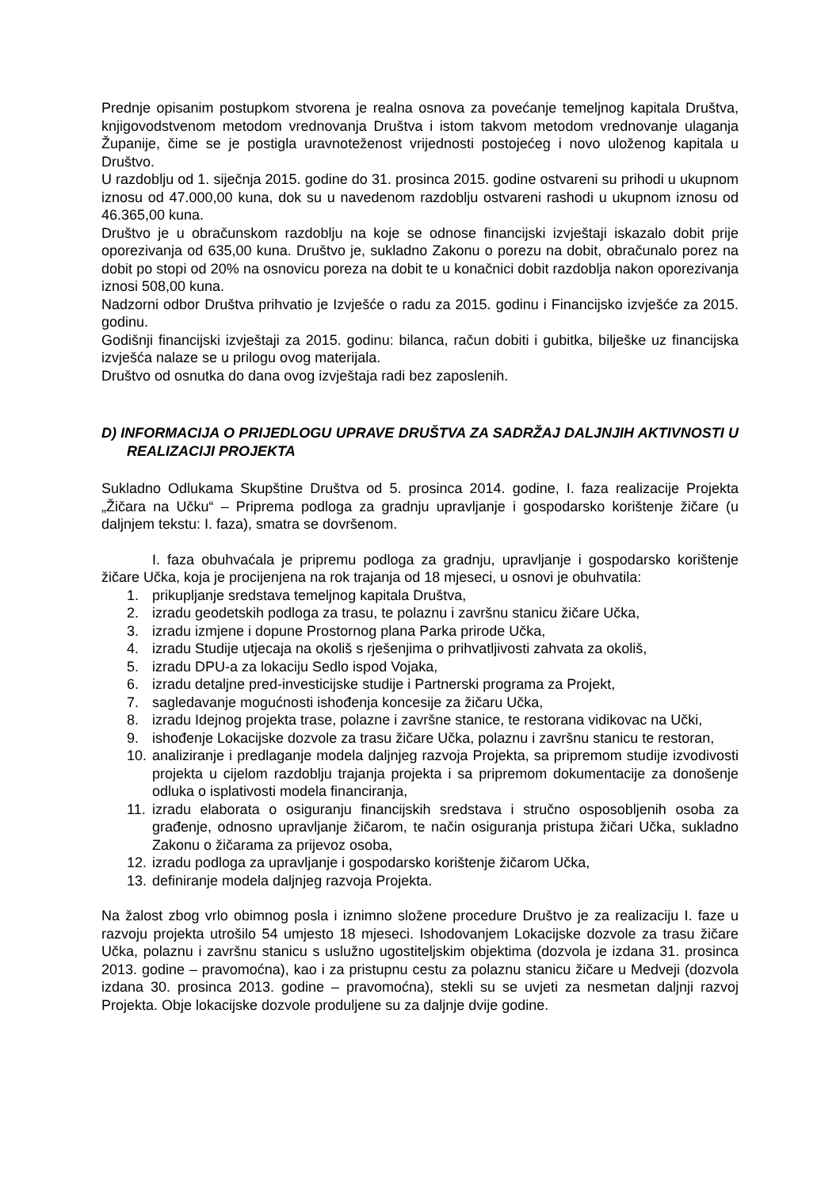Prednje opisanim postupkom stvorena je realna osnova za povećanje temeljnog kapitala Društva, knjigovodstvenom metodom vrednovanja Društva i istom takvom metodom vrednovanje ulaganja Županije, čime se je postigla uravnoteženost vrijednosti postojećeg i novo uloženog kapitala u Društvo.
U razdoblju od 1. siječnja 2015. godine do 31. prosinca 2015. godine ostvareni su prihodi u ukupnom iznosu od 47.000,00 kuna, dok su u navedenom razdoblju ostvareni rashodi u ukupnom iznosu od 46.365,00 kuna.
Društvo je u obračunskom razdoblju na koje se odnose financijski izvještaji iskazalo dobit prije oporezivanja od 635,00 kuna. Društvo je, sukladno Zakonu o porezu na dobit, obračunalo porez na dobit po stopi od 20% na osnovicu poreza na dobit te u konačnici dobit razdoblja nakon oporezivanja iznosi 508,00 kuna.
Nadzorni odbor Društva prihvatio je Izvješće o radu za 2015. godinu i Financijsko izvješće za 2015. godinu.
Godišnji financijski izvještaji za 2015. godinu: bilanca, račun dobiti i gubitka, bilješke uz financijska izvješća nalaze se u prilogu ovog materijala.
Društvo od osnutka do dana ovog izvještaja radi bez zaposlenih.
D) INFORMACIJA O PRIJEDLOGU UPRAVE DRUŠTVA ZA SADRŽAJ DALJNJIH AKTIVNOSTI U REALIZACIJI PROJEKTA
Sukladno Odlukama Skupštine Društva od 5. prosinca 2014. godine, I. faza realizacije Projekta „Žičara na Učku“ – Priprema podloga za gradnju upravljanje i gospodarsko korištenje žičare (u daljnjem tekstu: I. faza), smatra se dovršenom.
I. faza obuhvaćala je pripremu podloga za gradnju, upravljanje i gospodarsko korištenje žičare Učka, koja je procijenjena na rok trajanja od 18 mjeseci, u osnovi je obuhvatila:
1. prikupljanje sredstava temeljnog kapitala Društva,
2. izradu geodetskih podloga za trasu, te polaznu i završnu stanicu žičare Učka,
3. izradu izmjene i dopune Prostornog plana Parka prirode Učka,
4. izradu Studije utjecaja na okoliš s rješenjima o prihvatljivosti zahvata za okoliš,
5. izradu DPU-a za lokaciju Sedlo ispod Vojaka,
6. izradu detaljne pred-investicijske studije i Partnerski programa za Projekt,
7. sagledavanje mogućnosti ishođenja koncesije za žičaru Učka,
8. izradu Idejnog projekta trase, polazne i završne stanice, te restorana vidikovac na Učki,
9. ishođenje Lokacijske dozvole za trasu žičare Učka, polaznu i završnu stanicu te restoran,
10. analiziranje i predlaganje modela daljnjeg razvoja Projekta, sa pripremom studije izvodivosti projekta u cijelom razdoblju trajanja projekta i sa pripremom dokumentacije za donošenje odluka o isplativosti modela financiranja,
11. izradu elaborata o osiguranju financijskih sredstava i stručno osposobljenih osoba za građenje, odnosno upravljanje žičarom, te način osiguranja pristupa žičari Učka, sukladno Zakonu o žičarama za prijevoz osoba,
12. izradu podloga za upravljanje i gospodarsko korištenje žičarom Učka,
13. definiranje modela daljnjeg razvoja Projekta.
Na žalost zbog vrlo obimnog posla i iznimno složene procedure Društvo je za realizaciju I. faze u razvoju projekta utrošilo 54 umjesto 18 mjeseci. Ishodovanjem Lokacijske dozvole za trasu žičare Učka, polaznu i završnu stanicu s uslužno ugostiteljskim objektima (dozvola je izdana 31. prosinca 2013. godine – pravomoćna), kao i za pristupnu cestu za polaznu stanicu žičare u Medveji (dozvola izdana 30. prosinca 2013. godine – pravomoćna), stekli su se uvjeti za nesmetan daljnji razvoj Projekta. Obje lokacijske dozvole produljene su za daljnje dvije godine.